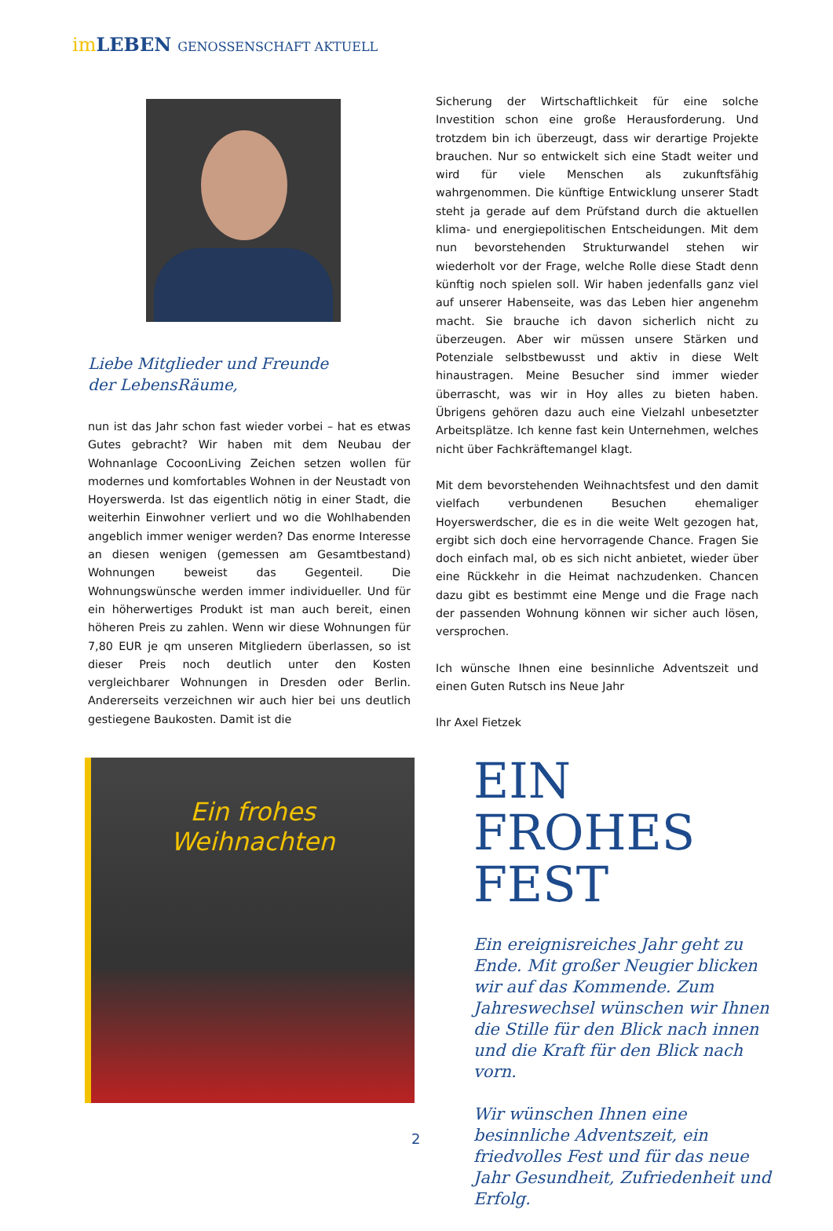im LEBEN GENOSSENSCHAFT AKTUELL
Liebe Mitglieder und Freunde
der LebensRäume,
nun ist das Jahr schon fast wieder vorbei – hat es etwas Gutes gebracht? Wir haben mit dem Neubau der Wohnanlage CocoonLiving Zeichen setzen wollen für modernes und komfortables Wohnen in der Neustadt von Hoyerswerda. Ist das eigentlich nötig in einer Stadt, die weiterhin Einwohner verliert und wo die Wohlhabenden angeblich immer weniger werden? Das enorme Interesse an diesen wenigen (gemessen am Gesamtbestand) Wohnungen beweist das Gegenteil. Die Wohnungswünsche werden immer individueller. Und für ein höherwertiges Produkt ist man auch bereit, einen höheren Preis zu zahlen. Wenn wir diese Wohnungen für 7,80 EUR je qm unseren Mitgliedern überlassen, so ist dieser Preis noch deutlich unter den Kosten vergleichbarer Wohnungen in Dresden oder Berlin. Andererseits verzeichnen wir auch hier bei uns deutlich gestiegene Baukosten. Damit ist die
Sicherung der Wirtschaftlichkeit für eine solche Investition schon eine große Herausforderung. Und trotzdem bin ich überzeugt, dass wir derartige Projekte brauchen. Nur so entwickelt sich eine Stadt weiter und wird für viele Menschen als zukunftsfähig wahrgenommen. Die künftige Entwicklung unserer Stadt steht ja gerade auf dem Prüfstand durch die aktuellen klima- und energiepolitischen Entscheidungen. Mit dem nun bevorstehenden Strukturwandel stehen wir wiederholt vor der Frage, welche Rolle diese Stadt denn künftig noch spielen soll. Wir haben jedenfalls ganz viel auf unserer Habenseite, was das Leben hier angenehm macht. Sie brauche ich davon sicherlich nicht zu überzeugen. Aber wir müssen unsere Stärken und Potenziale selbstbewusst und aktiv in diese Welt hinaustragen. Meine Besucher sind immer wieder überrascht, was wir in Hoy alles zu bieten haben. Übrigens gehören dazu auch eine Vielzahl unbesetzter Arbeitsplätze. Ich kenne fast kein Unternehmen, welches nicht über Fachkräftemangel klagt.
Mit dem bevorstehenden Weihnachtsfest und den damit vielfach verbundenen Besuchen ehemaliger Hoyerswerdscher, die es in die weite Welt gezogen hat, ergibt sich doch eine hervorragende Chance. Fragen Sie doch einfach mal, ob es sich nicht anbietet, wieder über eine Rückkehr in die Heimat nachzudenken. Chancen dazu gibt es bestimmt eine Menge und die Frage nach der passenden Wohnung können wir sicher auch lösen, versprochen.
Ich wünsche Ihnen eine besinnliche Adventszeit und einen Guten Rutsch ins Neue Jahr
Ihr Axel Fietzek
Ein frohes
Weihnachten
EIN FROHES FEST
Ein ereignisreiches Jahr geht zu Ende. Mit großer Neugier blicken wir auf das Kommende. Zum Jahreswechsel wünschen wir Ihnen die Stille für den Blick nach innen und die Kraft für den Blick nach vorn.
Wir wünschen Ihnen eine besinnliche Adventszeit, ein friedvolles Fest und für das neue Jahr Gesundheit, Zufriedenheit und Erfolg.
2